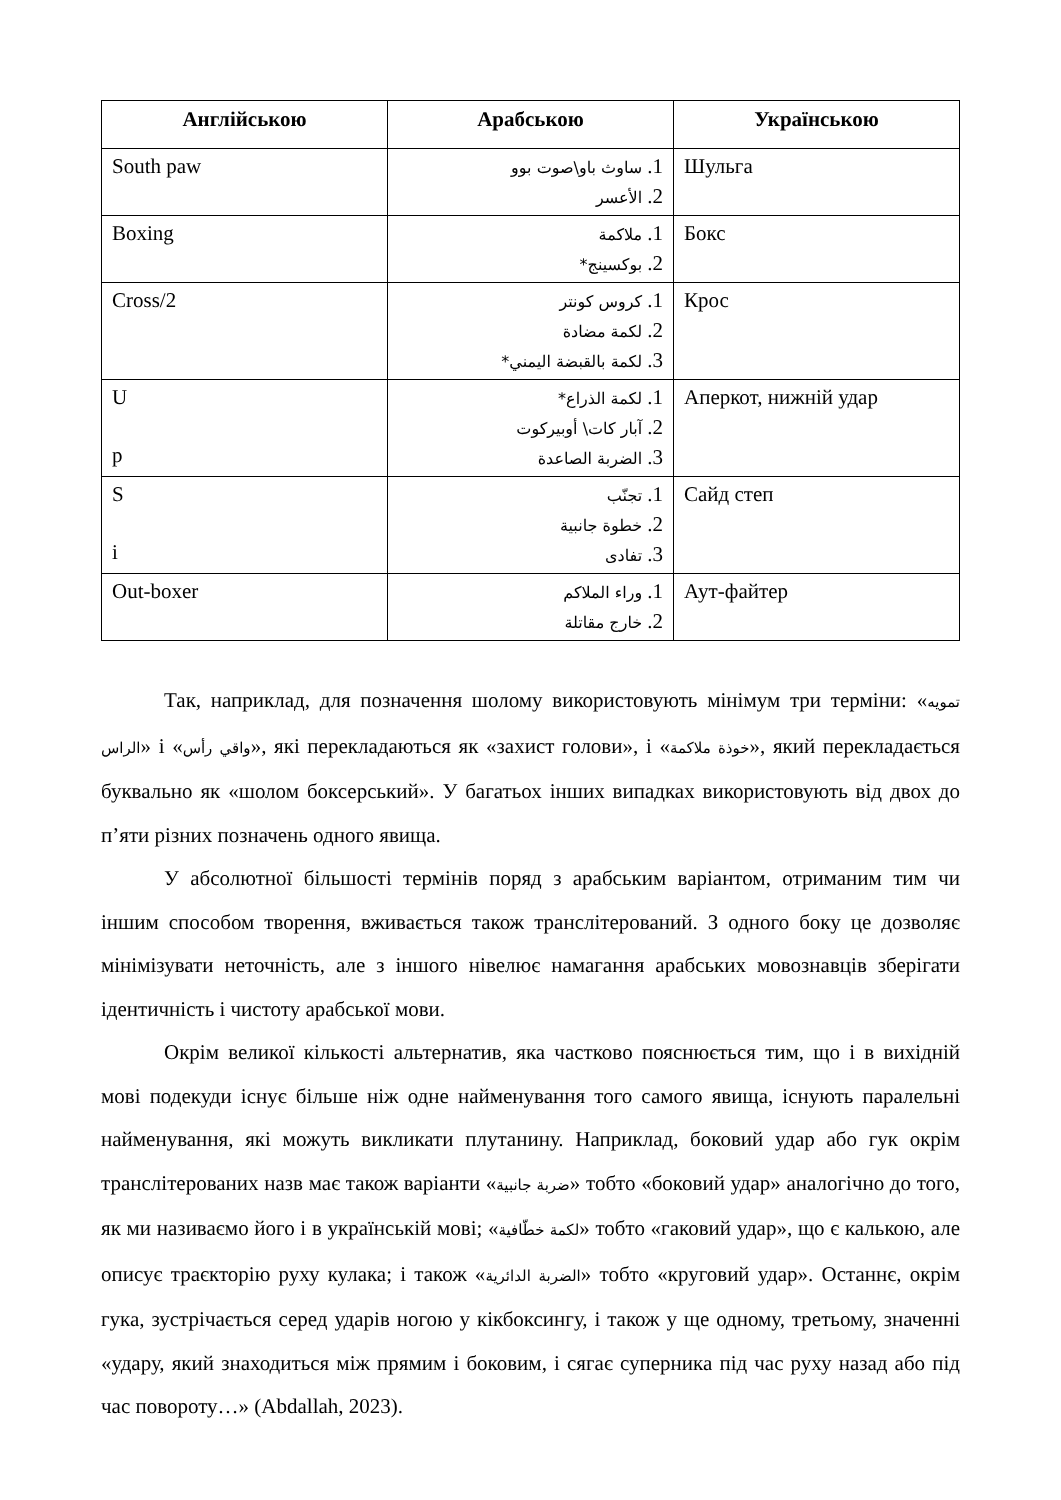| Англійською | Арабською | Українською |
| --- | --- | --- |
| South paw | 1. ساوث باو\صوت بوو 2. الأعسر | Шульга |
| Boxing | 1. ملاكمة 2. بوكسينج* | Бокс |
| Cross/2 | 1. كروس كونتر 2. لكمة مضادة 3. لكمة بالقبضة اليمني* | Крос |
| U p | 1. لكمة الذراع* 2. آبار كات\ أوبيركوت 3. الضربة الصاعدة | Аперкот, нижній удар |
| S i | 1. تجنّب 2. خطوة جانبية 3. تفادى | Сайд степ |
| Out-boxer | 1. وراء الملاكم 2. خارج مقاتلة | Аут-файтер |
Так, наприклад, для позначення шолому використовують мінімум три терміни: «تمويه الراس» і «واقي رأس», які перекладаються як «захист голови», і «خوذة ملاكمة», який перекладається буквально як «шолом боксерський». У багатьох інших випадках використовують від двох до п’яти різних позначень одного явища.
У абсолютної більшості термінів поряд з арабським варіантом, отриманим тим чи іншим способом творення, вживається також транслітерований. З одного боку це дозволяє мінімізувати неточність, але з іншого нівелює намагання арабських мовознавців зберігати ідентичність і чистоту арабської мови.
Окрім великої кількості альтернатив, яка частково пояснюється тим, що і в вихідній мові подекуди існує більше ніж одне найменування того самого явища, існують паралельні найменування, які можуть викликати плутанину. Наприклад, боковий удар або гук окрім транслітерованих назв має також варіанти «ضربة جانبية» тобто «боковий удар» аналогічно до того, як ми називаємо його і в українській мові; «لكمة خطّافية» тобто «гаковий удар», що є калькою, але описує траєкторію руху кулака; і також «الضربة الدائرية» тобто «круговий удар». Останнє, окрім гука, зустрічається серед ударів ногою у кікбоксингу, і також у ще одному, третьому, значенні «удару, який знаходиться між прямим і боковим, і сягає суперника під час руху назад або під час повороту…» (Abdallah, 2023).